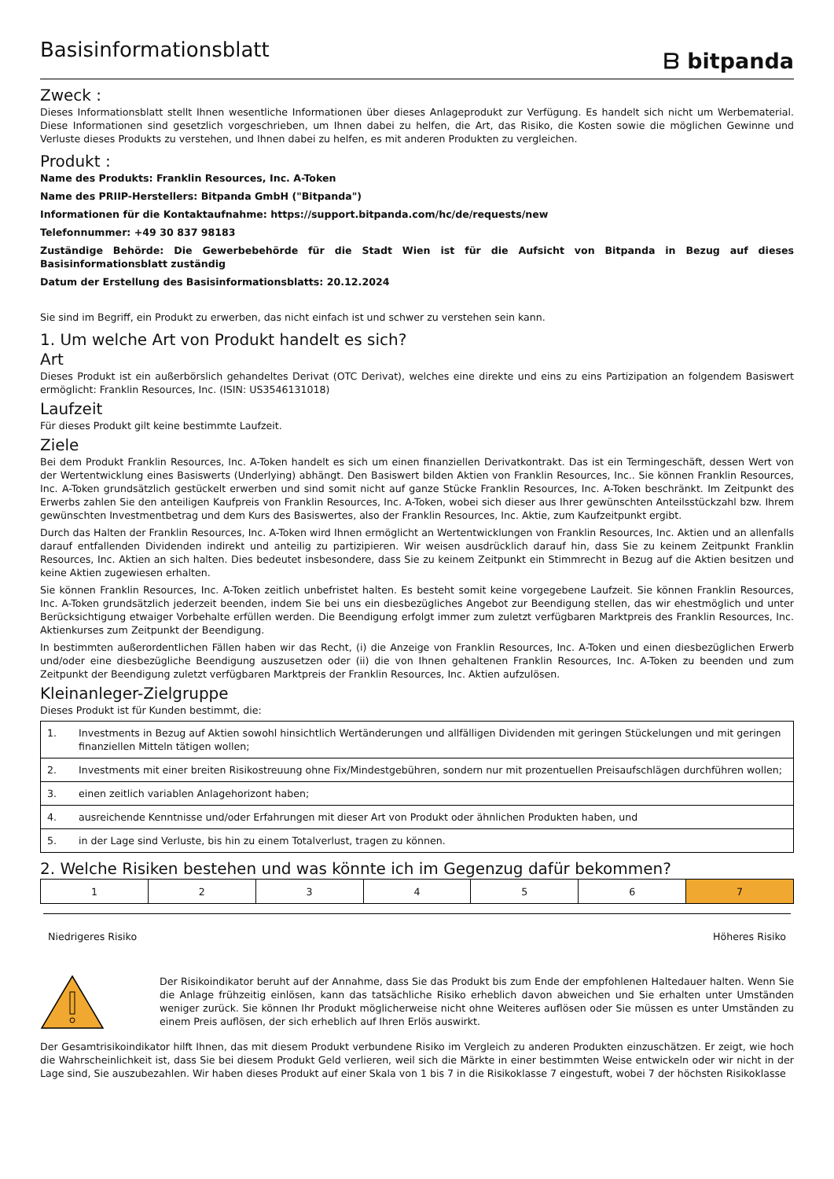Basisinformationsblatt
ᗷ bitpanda
Zweck :
Dieses Informationsblatt stellt Ihnen wesentliche Informationen über dieses Anlageprodukt zur Verfügung. Es handelt sich nicht um Werbematerial. Diese Informationen sind gesetzlich vorgeschrieben, um Ihnen dabei zu helfen, die Art, das Risiko, die Kosten sowie die möglichen Gewinne und Verluste dieses Produkts zu verstehen, und Ihnen dabei zu helfen, es mit anderen Produkten zu vergleichen.
Produkt :
Name des Produkts: Franklin Resources, Inc. A-Token
Name des PRIIP-Herstellers: Bitpanda GmbH ("Bitpanda")
Informationen für die Kontaktaufnahme: https://support.bitpanda.com/hc/de/requests/new
Telefonnummer: +49 30 837 98183
Zuständige Behörde: Die Gewerbebehörde für die Stadt Wien ist für die Aufsicht von Bitpanda in Bezug auf dieses Basisinformationsblatt zuständig
Datum der Erstellung des Basisinformationsblatts: 20.12.2024
Sie sind im Begriff, ein Produkt zu erwerben, das nicht einfach ist und schwer zu verstehen sein kann.
1. Um welche Art von Produkt handelt es sich?
Art
Dieses Produkt ist ein außerbörslich gehandeltes Derivat (OTC Derivat), welches eine direkte und eins zu eins Partizipation an folgendem Basiswert ermöglicht: Franklin Resources, Inc. (ISIN: US3546131018)
Laufzeit
Für dieses Produkt gilt keine bestimmte Laufzeit.
Ziele
Bei dem Produkt Franklin Resources, Inc. A-Token handelt es sich um einen finanziellen Derivatkontrakt. Das ist ein Termingeschäft, dessen Wert von der Wertentwicklung eines Basiswerts (Underlying) abhängt. Den Basiswert bilden Aktien von Franklin Resources, Inc.. Sie können Franklin Resources, Inc. A-Token grundsätzlich gestückelt erwerben und sind somit nicht auf ganze Stücke Franklin Resources, Inc. A-Token beschränkt. Im Zeitpunkt des Erwerbs zahlen Sie den anteiligen Kaufpreis von Franklin Resources, Inc. A-Token, wobei sich dieser aus Ihrer gewünschten Anteilsstückzahl bzw. Ihrem gewünschten Investmentbetrag und dem Kurs des Basiswertes, also der Franklin Resources, Inc. Aktie, zum Kaufzeitpunkt ergibt.
Durch das Halten der Franklin Resources, Inc. A-Token wird Ihnen ermöglicht an Wertentwicklungen von Franklin Resources, Inc. Aktien und an allenfalls darauf entfallenden Dividenden indirekt und anteilig zu partizipieren. Wir weisen ausdrücklich darauf hin, dass Sie zu keinem Zeitpunkt Franklin Resources, Inc. Aktien an sich halten. Dies bedeutet insbesondere, dass Sie zu keinem Zeitpunkt ein Stimmrecht in Bezug auf die Aktien besitzen und keine Aktien zugewiesen erhalten.
Sie können Franklin Resources, Inc. A-Token zeitlich unbefristet halten. Es besteht somit keine vorgegebene Laufzeit. Sie können Franklin Resources, Inc. A-Token grundsätzlich jederzeit beenden, indem Sie bei uns ein diesbezügliches Angebot zur Beendigung stellen, das wir ehestmöglich und unter Berücksichtigung etwaiger Vorbehalte erfüllen werden. Die Beendigung erfolgt immer zum zuletzt verfügbaren Marktpreis des Franklin Resources, Inc. Aktienkurses zum Zeitpunkt der Beendigung.
In bestimmten außerordentlichen Fällen haben wir das Recht, (i) die Anzeige von Franklin Resources, Inc. A-Token und einen diesbezüglichen Erwerb und/oder eine diesbezügliche Beendigung auszusetzen oder (ii) die von Ihnen gehaltenen Franklin Resources, Inc. A-Token zu beenden und zum Zeitpunkt der Beendigung zuletzt verfügbaren Marktpreis der Franklin Resources, Inc. Aktien aufzulösen.
Kleinanleger-Zielgruppe
Dieses Produkt ist für Kunden bestimmt, die:
| 1. | Investments in Bezug auf Aktien sowohl hinsichtlich Wertänderungen und allfälligen Dividenden mit geringen Stückelungen und mit geringen finanziellen Mitteln tätigen wollen; |
| 2. | Investments mit einer breiten Risikostreuung ohne Fix/Mindestgebühren, sondern nur mit prozentuellen Preisaufschlägen durchführen wollen; |
| 3. | einen zeitlich variablen Anlagehorizont haben; |
| 4. | ausreichende Kenntnisse und/oder Erfahrungen mit dieser Art von Produkt oder ähnlichen Produkten haben, und |
| 5. | in der Lage sind Verluste, bis hin zu einem Totalverlust, tragen zu können. |
2. Welche Risiken bestehen und was könnte ich im Gegenzug dafür bekommen?
| 1 | 2 | 3 | 4 | 5 | 6 | 7 |
Niedrigeres Risiko Höheres Risiko
Der Risikoindikator beruht auf der Annahme, dass Sie das Produkt bis zum Ende der empfohlenen Haltedauer halten. Wenn Sie die Anlage frühzeitig einlösen, kann das tatsächliche Risiko erheblich davon abweichen und Sie erhalten unter Umständen weniger zurück. Sie können Ihr Produkt möglicherweise nicht ohne Weiteres auflösen oder Sie müssen es unter Umständen zu einem Preis auflösen, der sich erheblich auf Ihren Erlös auswirkt.
Der Gesamtrisikoindikator hilft Ihnen, das mit diesem Produkt verbundene Risiko im Vergleich zu anderen Produkten einzuschätzen. Er zeigt, wie hoch die Wahrscheinlichkeit ist, dass Sie bei diesem Produkt Geld verlieren, weil sich die Märkte in einer bestimmten Weise entwickeln oder wir nicht in der Lage sind, Sie auszubezahlen. Wir haben dieses Produkt auf einer Skala von 1 bis 7 in die Risikoklasse 7 eingestuft, wobei 7 der höchsten Risikoklasse